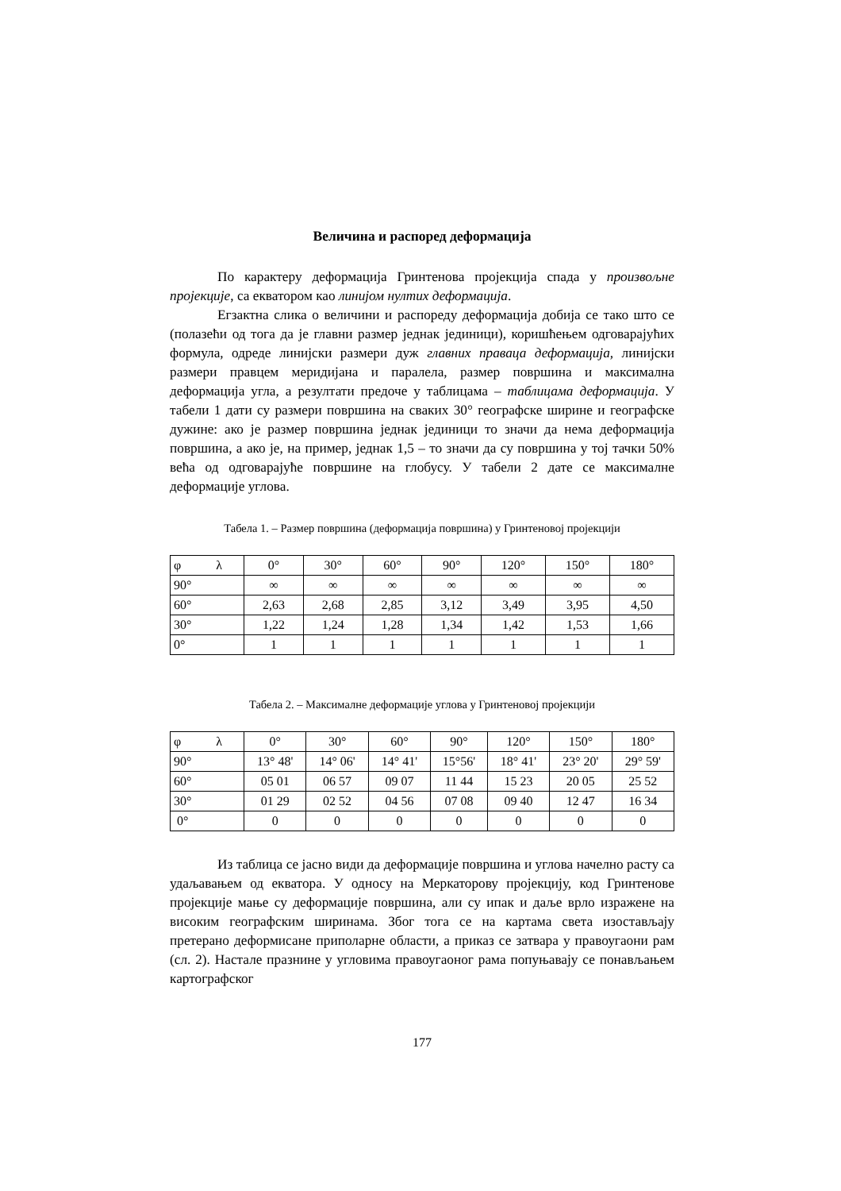Величина и распоред деформација
По карактеру деформација Гринтенова пројекција спада у произвољне пројекције, са екватором као линијом нултих деформација.
Егзактна слика о величини и распореду деформација добија се тако што се (полазећи од тога да је главни размер једнак јединици), коришћењем одговарајућих формула, одреде линијски размери дуж главних праваца деформација, линијски размери правцем меридијана и паралела, размер површина и максимална деформација угла, а резултати предоче у таблицама – таблицама деформација. У табели 1 дати су размери површина на сваких 30° географске ширине и географске дужине: ако је размер површина једнак јединици то значи да нема деформација површина, а ако је, на пример, једнак 1,5 – то значи да су површина у тој тачки 50% већа од одговарајуће површине на глобусу. У табели 2 дате се максималне деформације углова.
Табела 1. – Размер површина (деформација површина) у Гринтеновој пројекцији
| φ λ | 0° | 30° | 60° | 90° | 120° | 150° | 180° |
| 90° | ∞ | ∞ | ∞ | ∞ | ∞ | ∞ | ∞ |
| 60° | 2,63 | 2,68 | 2,85 | 3,12 | 3,49 | 3,95 | 4,50 |
| 30° | 1,22 | 1,24 | 1,28 | 1,34 | 1,42 | 1,53 | 1,66 |
| 0° | 1 | 1 | 1 | 1 | 1 | 1 | 1 |
Табела 2. – Максималне деформације углова у Гринтеновој пројекцији
| φ λ | 0° | 30° | 60° | 90° | 120° | 150° | 180° |
| 90° | 13° 48' | 14° 06' | 14° 41' | 15°56' | 18° 41' | 23° 20' | 29° 59' |
| 60° | 05 01 | 06 57 | 09 07 | 11 44 | 15 23 | 20 05 | 25 52 |
| 30° | 01 29 | 02 52 | 04 56 | 07 08 | 09 40 | 12 47 | 16 34 |
| 0° | 0 | 0 | 0 | 0 | 0 | 0 | 0 |
Из таблица се јасно види да деформације површина и углова начелно расту са удаљавањем од екватора. У односу на Меркаторову пројекцију, код Гринтенове пројекције мање су деформације површина, али су ипак и даље врло изражене на високим географским ширинама. Због тога се на картама света изостављају претерано деформисане приполарне области, а приказ се затвара у правоугаони рам (сл. 2). Настале празнине у угловима правоугаоног рама попуњавају се понављањем картографског
177